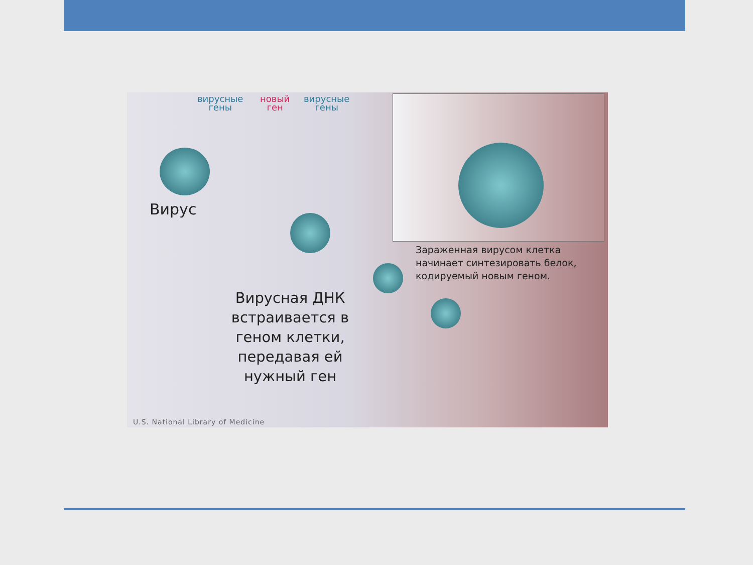вирусные
гены
новый
ген
вирусные
гены
Вирус
Вирусная ДНК встраивается в геном клетки, передавая ей нужный ген
Зараженная вирусом клетка
начинает синтезировать белок,
кодируемый новым геном.
U.S. National Library of Medicine